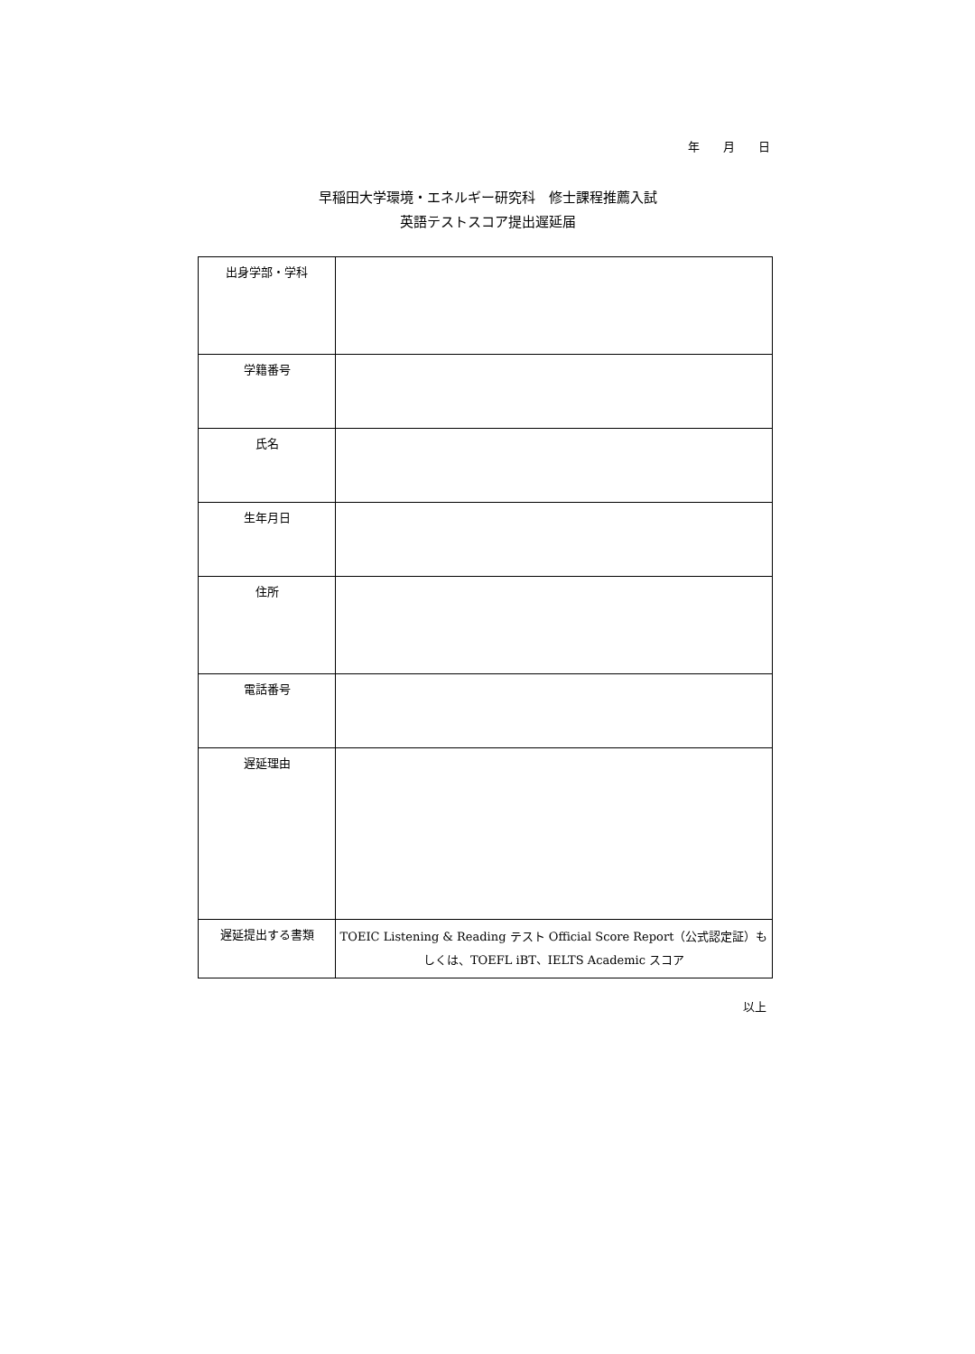年 月 日
早稲田大学環境・エネルギー研究科　修士課程推薦入試
英語テストスコア提出遅延届
| 出身学部・学科 | |
| 学籍番号 | |
| 氏名 | |
| 生年月日 | |
| 住所 | |
| 電話番号 | |
| 遅延理由 | |
| 遅延提出する書類 | TOEIC Listening & Reading テスト Official Score Report（公式認定証）もしくは、TOEFL iBT、IELTS Academic スコア |
以上